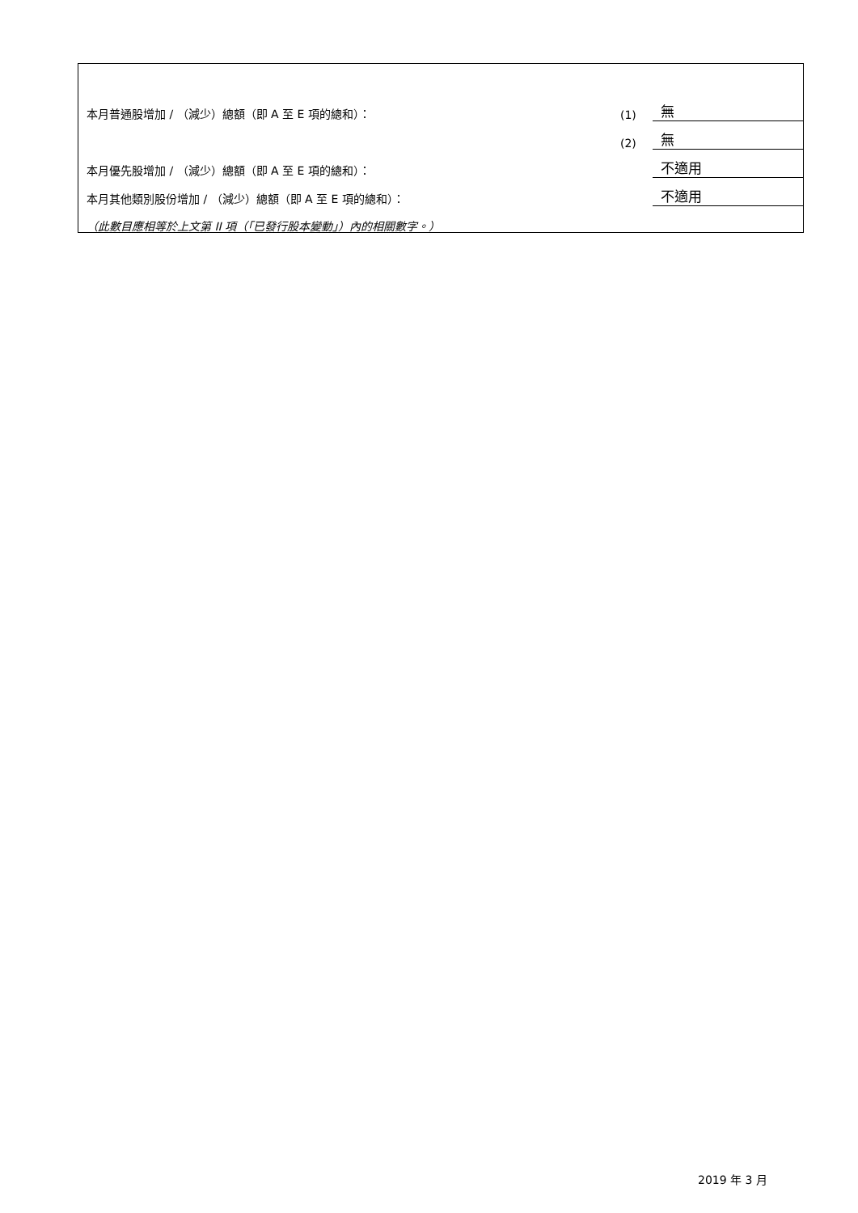| 本月普通股增加 / （減少）總額（即 A 至 E 項的總和）： | (1) | 無 |
| | (2) | 無 |
| 本月優先股增加 / （減少）總額（即 A 至 E 項的總和）： | | 不適用 |
| 本月其他類別股份增加 / （減少）總額（即 A 至 E 項的總和）： | | 不適用 |
| （此數目應相等於上文第 II 項（「已發行股本變動」）內的相關數字。） | | |
2019 年 3 月